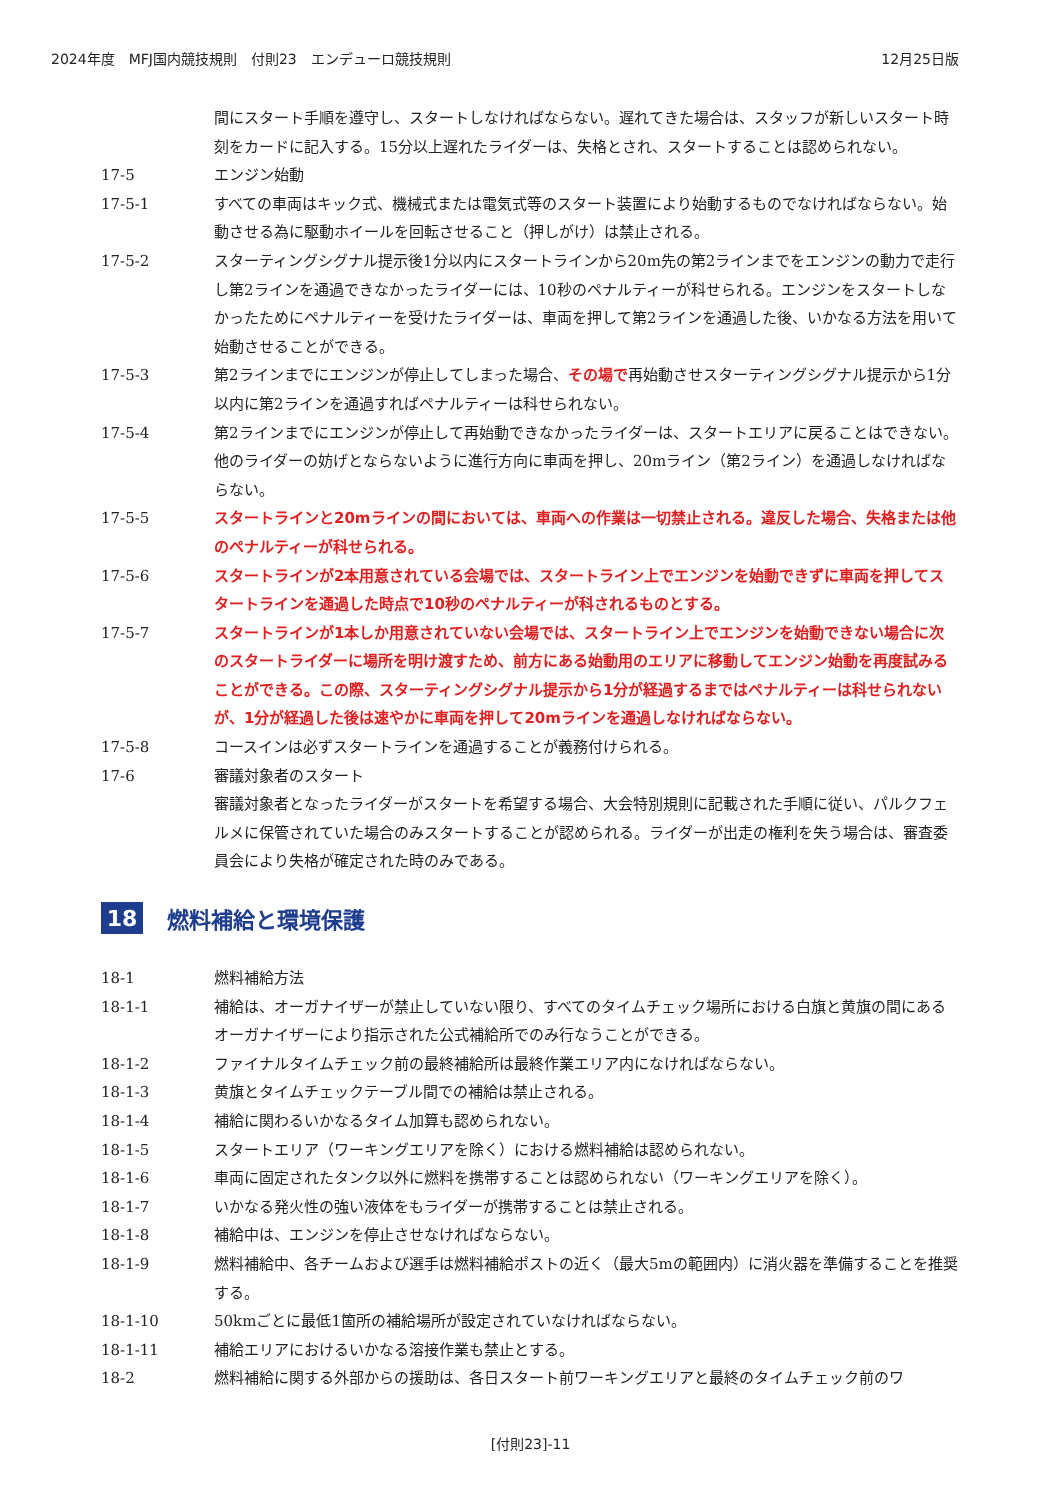2024年度　MFJ国内競技規則　付則23　エンデューロ競技規則 12月25日版
間にスタート手順を遵守し、スタートしなければならない。遅れてきた場合は、スタッフが新しいスタート時刻をカードに記入する。15分以上遅れたライダーは、失格とされ、スタートすることは認められない。
17-5 エンジン始動
17-5-1 すべての車両はキック式、機械式または電気式等のスタート装置により始動するものでなければならない。始動させる為に駆動ホイールを回転させること（押しがけ）は禁止される。
17-5-2 スターティングシグナル提示後1分以内にスタートラインから20m先の第2ラインまでをエンジンの動力で走行し第2ラインを通過できなかったライダーには、10秒のペナルティーが科せられる。エンジンをスタートしなかったためにペナルティーを受けたライダーは、車両を押して第2ラインを通過した後、いかなる方法を用いて始動させることができる。
17-5-3 第2ラインまでにエンジンが停止してしまった場合、その場で再始動させスターティングシグナル提示から1分以内に第2ラインを通過すればペナルティーは科せられない。
17-5-4 第2ラインまでにエンジンが停止して再始動できなかったライダーは、スタートエリアに戻ることはできない。他のライダーの妨げとならないように進行方向に車両を押し、20mライン（第2ライン）を通過しなければならない。
17-5-5 スタートラインと20mラインの間においては、車両への作業は一切禁止される。違反した場合、失格または他のペナルティーが科せられる。
17-5-6 スタートラインが2本用意されている会場では、スタートライン上でエンジンを始動できずに車両を押してスタートラインを通過した時点で10秒のペナルティーが科されるものとする。
17-5-7 スタートラインが1本しか用意されていない会場では、スタートライン上でエンジンを始動できない場合に次のスタートライダーに場所を明け渡すため、前方にある始動用のエリアに移動してエンジン始動を再度試みることができる。この際、スターティングシグナル提示から1分が経過するまではペナルティーは科せられないが、1分が経過した後は速やかに車両を押して20mラインを通過しなければならない。
17-5-8 コースインは必ずスタートラインを通過することが義務付けられる。
17-6 審議対象者のスタート
審議対象者となったライダーがスタートを希望する場合、大会特別規則に記載された手順に従い、パルクフェルメに保管されていた場合のみスタートすることが認められる。ライダーが出走の権利を失う場合は、審査委員会により失格が確定された時のみである。
18 燃料補給と環境保護
18-1 燃料補給方法
18-1-1 補給は、オーガナイザーが禁止していない限り、すべてのタイムチェック場所における白旗と黄旗の間にあるオーガナイザーにより指示された公式補給所でのみ行なうことができる。
18-1-2 ファイナルタイムチェック前の最終補給所は最終作業エリア内になければならない。
18-1-3 黄旗とタイムチェックテーブル間での補給は禁止される。
18-1-4 補給に関わるいかなるタイム加算も認められない。
18-1-5 スタートエリア（ワーキングエリアを除く）における燃料補給は認められない。
18-1-6 車両に固定されたタンク以外に燃料を携帯することは認められない（ワーキングエリアを除く）。
18-1-7 いかなる発火性の強い液体をもライダーが携帯することは禁止される。
18-1-8 補給中は、エンジンを停止させなければならない。
18-1-9 燃料補給中、各チームおよび選手は燃料補給ポストの近く（最大5mの範囲内）に消火器を準備することを推奨する。
18-1-10 50kmごとに最低1箇所の補給場所が設定されていなければならない。
18-1-11 補給エリアにおけるいかなる溶接作業も禁止とする。
18-2 燃料補給に関する外部からの援助は、各日スタート前ワーキングエリアと最終のタイムチェック前のワ
[付則23]-11